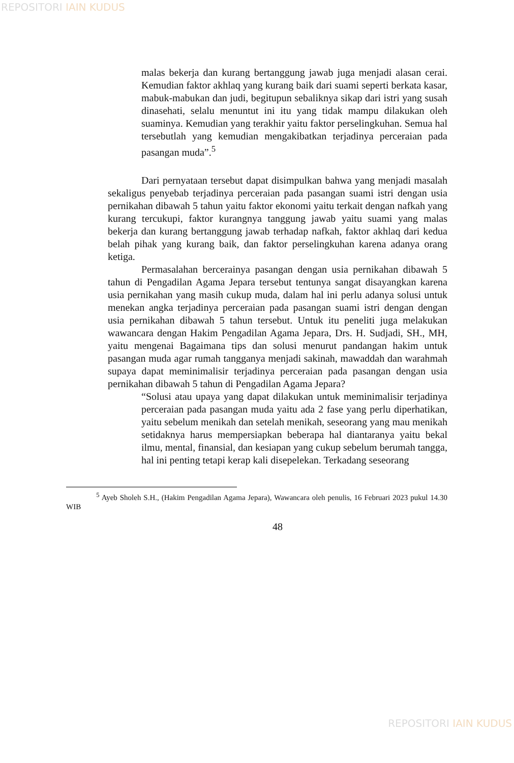REPOSITORI IAIN KUDUS
malas bekerja dan kurang bertanggung jawab juga menjadi alasan cerai. Kemudian faktor akhlaq yang kurang baik dari suami seperti berkata kasar, mabuk-mabukan dan judi, begitupun sebaliknya sikap dari istri yang susah dinasehati, selalu menuntut ini itu yang tidak mampu dilakukan oleh suaminya. Kemudian yang terakhir yaitu faktor perselingkuhan. Semua hal tersebutlah yang kemudian mengakibatkan terjadinya perceraian pada pasangan muda”.<sup>5</sup>
Dari pernyataan tersebut dapat disimpulkan bahwa yang menjadi masalah sekaligus penyebab terjadinya perceraian pada pasangan suami istri dengan usia pernikahan dibawah 5 tahun yaitu faktor ekonomi yaitu terkait dengan nafkah yang kurang tercukupi, faktor kurangnya tanggung jawab yaitu suami yang malas bekerja dan kurang bertanggung jawab terhadap nafkah, faktor akhlaq dari kedua belah pihak yang kurang baik, dan faktor perselingkuhan karena adanya orang ketiga.
Permasalahan bercerainya pasangan dengan usia pernikahan dibawah 5 tahun di Pengadilan Agama Jepara tersebut tentunya sangat disayangkan karena usia pernikahan yang masih cukup muda, dalam hal ini perlu adanya solusi untuk menekan angka terjadinya perceraian pada pasangan suami istri dengan dengan usia pernikahan dibawah 5 tahun tersebut. Untuk itu peneliti juga melakukan wawancara dengan Hakim Pengadilan Agama Jepara, Drs. H. Sudjadi, SH., MH, yaitu mengenai Bagaimana tips dan solusi menurut pandangan hakim untuk pasangan muda agar rumah tangganya menjadi sakinah, mawaddah dan warahmah supaya dapat meminimalisir terjadinya perceraian pada pasangan dengan usia pernikahan dibawah 5 tahun di Pengadilan Agama Jepara?
“Solusi atau upaya yang dapat dilakukan untuk meminimalisir terjadinya perceraian pada pasangan muda yaitu ada 2 fase yang perlu diperhatikan, yaitu sebelum menikah dan setelah menikah, seseorang yang mau menikah setidaknya harus mempersiapkan beberapa hal diantaranya yaitu bekal ilmu, mental, finansial, dan kesiapan yang cukup sebelum berumah tangga, hal ini penting tetapi kerap kali disepelekan. Terkadang seseorang
<sup>5</sup> Ayeb Sholeh S.H., (Hakim Pengadilan Agama Jepara), Wawancara oleh penulis, 16 Februari 2023 pukul 14.30 WIB
48
REPOSITORI IAIN KUDUS